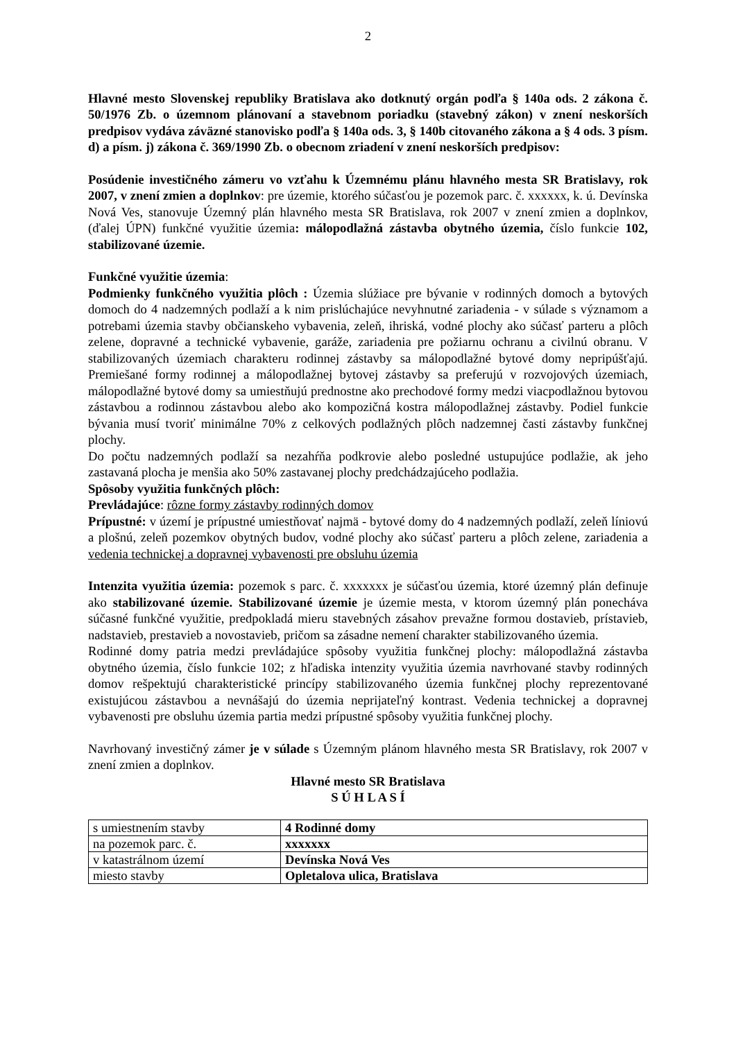2
Hlavné mesto Slovenskej republiky Bratislava ako dotknutý orgán podľa § 140a ods. 2 zákona č. 50/1976 Zb. o územnom plánovaní a stavebnom poriadku (stavebný zákon) v znení neskorších predpisov vydáva záväzné stanovisko podľa § 140a ods. 3, § 140b citovaného zákona a § 4 ods. 3 písm. d) a písm. j) zákona č. 369/1990 Zb. o obecnom zriadení v znení neskorších predpisov:
Posúdenie investičného zámeru vo vzťahu k Územnému plánu hlavného mesta SR Bratislavy, rok 2007, v znení zmien a doplnkov: pre územie, ktorého súčasťou je pozemok parc. č. xxxxxx, k. ú. Devínska Nová Ves, stanovuje Územný plán hlavného mesta SR Bratislava, rok 2007 v znení zmien a doplnkov, (ďalej ÚPN) funkčné využitie územia: málopodlažná zástavba obytného územia, číslo funkcie 102, stabilizované územie.
Funkčné využitie územia:
Podmienky funkčného využitia plôch : Územia slúžiace pre bývanie v rodinných domoch a bytových domoch do 4 nadzemných podlaží a k nim prislúchajúce nevyhnutné zariadenia - v súlade s významom a potrebami územia stavby občianskeho vybavenia, zeleň, ihriská, vodné plochy ako súčasť parteru a plôch zelene, dopravné a technické vybavenie, garáže, zariadenia pre požiarnu ochranu a civilnú obranu. V stabilizovaných územiach charakteru rodinnej zástavby sa málopodlažné bytové domy nepripúšťajú. Premiešané formy rodinnej a málopodlažnej bytovej zástavby sa preferujú v rozvojových územiach, málopodlažné bytové domy sa umiestňujú prednostne ako prechodové formy medzi viacpodlažnou bytovou zástavbou a rodinnou zástavbou alebo ako kompozičná kostra málopodlažnej zástavby. Podiel funkcie bývania musí tvoriť minimálne 70% z celkových podlažných plôch nadzemnej časti zástavby funkčnej plochy.
Do počtu nadzemných podlaží sa nezahŕňa podkrovie alebo posledné ustupujúce podlažie, ak jeho zastavaná plocha je menšia ako 50% zastavanej plochy predchádzajúceho podlažia.
Spôsoby využitia funkčných plôch:
Prevládajúce: rôzne formy zástavby rodinných domov
Prípustné: v území je prípustné umiestňovať najmä - bytové domy do 4 nadzemných podlaží, zeleň líniovú a plošnú, zeleň pozemkov obytných budov, vodné plochy ako súčasť parteru a plôch zelene, zariadenia a vedenia technickej a dopravnej vybavenosti pre obsluhu územia
Intenzita využitia územia: pozemok s parc. č. xxxxxxx je súčasťou územia, ktoré územný plán definuje ako stabilizované územie. Stabilizované územie je územie mesta, v ktorom územný plán ponecháva súčasné funkčné využitie, predpokladá mieru stavebných zásahov prevažne formou dostavieb, prístavieb, nadstavieb, prestavieb a novostavieb, pričom sa zásadne nemení charakter stabilizovaného územia.
Rodinné domy patria medzi prevládajúce spôsoby využitia funkčnej plochy: málopodlažná zástavba obytného územia, číslo funkcie 102; z hľadiska intenzity využitia územia navrhované stavby rodinných domov rešpektujú charakteristické princípy stabilizovaného územia funkčnej plochy reprezentované existujúcou zástavbou a nevnášajú do územia neprijateľný kontrast. Vedenia technickej a dopravnej vybavenosti pre obsluhu územia partia medzi prípustné spôsoby využitia funkčnej plochy.
Navrhovaný investičný zámer je v súlade s Územným plánom hlavného mesta SR Bratislavy, rok 2007 v znení zmien a doplnkov.
Hlavné mesto SR Bratislava
S Ú H L A S Í
| s umiestnením stavby | 4 Rodinné domy |
| na pozemok parc. č. | xxxxxxx |
| v katastrálnom území | Devínska Nová Ves |
| miesto stavby | Opletalova ulica, Bratislava |